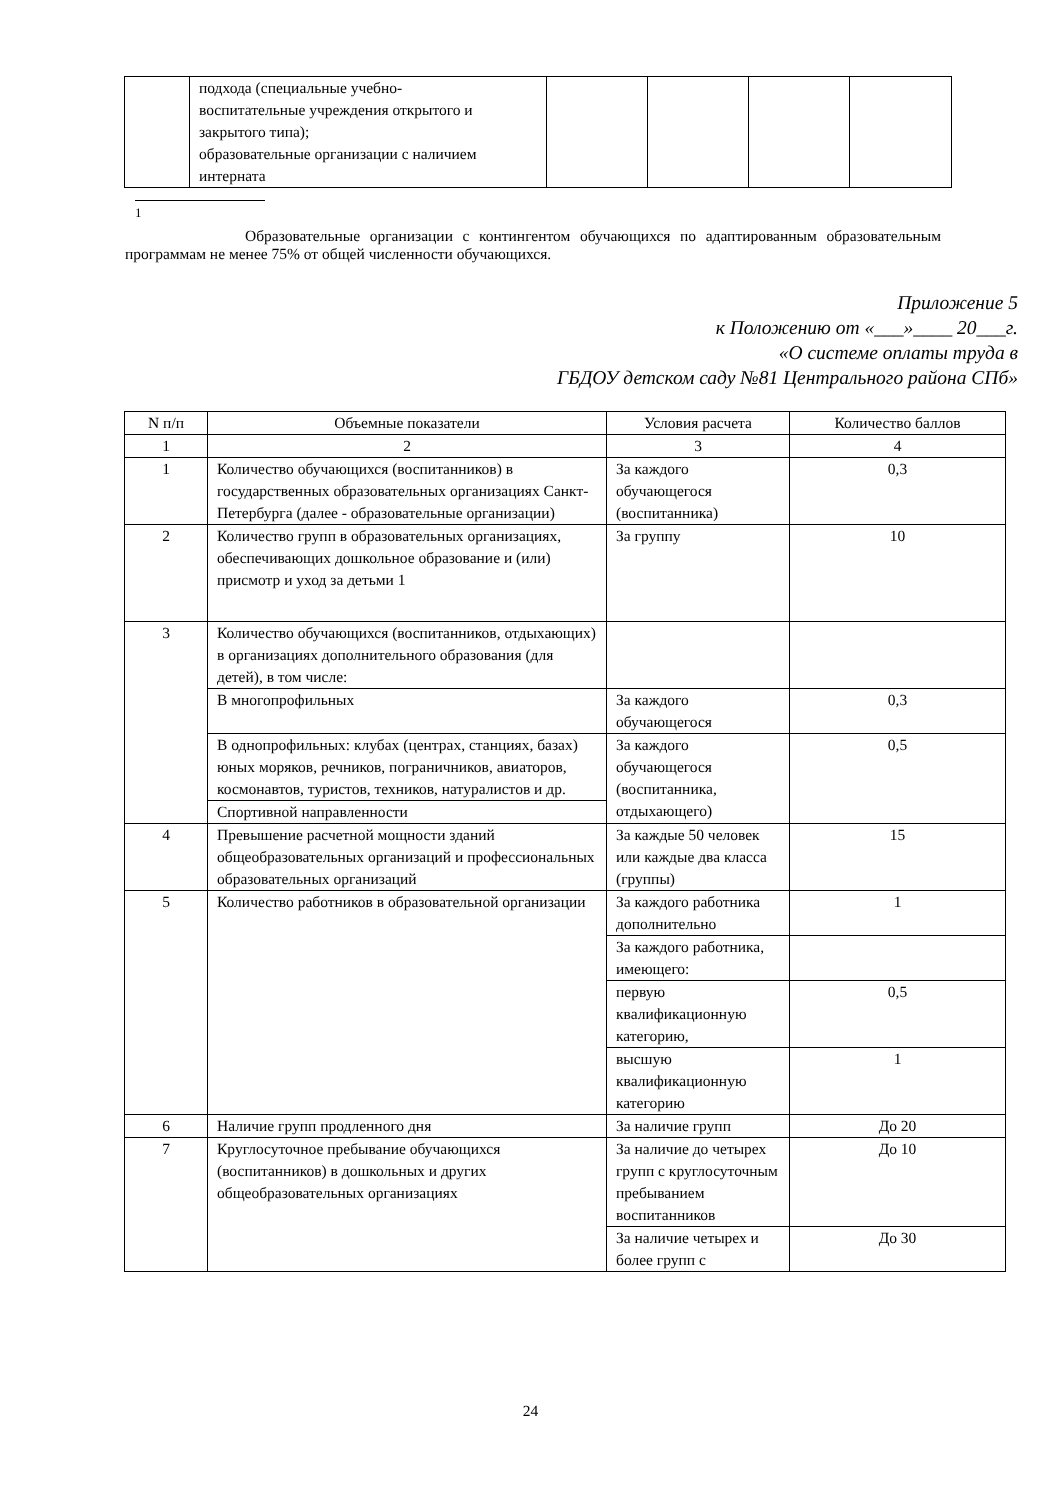| | подхода (специальные учебно- воспитательные учреждения открытого и закрытого типа); образовательные организации с наличием интерната | | | | |
<sup>1</sup>
Образовательные организации с контингентом обучающихся по адаптированным образовательным программам не менее 75% от общей численности обучающихся.
Приложение 5
к Положению от «___»____ 20___г.
«О системе оплаты труда в
ГБДОУ детском саду №81 Центрального района СПб»
| N п/п | Объемные показатели | Условия расчета | Количество баллов |
| --- | --- | --- | --- |
| 1 | 2 | 3 | 4 |
| 1 | Количество обучающихся (воспитанников) в государственных образовательных организациях Санкт-Петербурга (далее - образовательные организации) | За каждого обучающегося (воспитанника) | 0,3 |
| 2 | Количество групп в образовательных организациях, обеспечивающих дошкольное образование и (или) присмотр и уход за детьми 1 | За группу | 10 |
| 3 | Количество обучающихся (воспитанников, отдыхающих) в организациях дополнительного образования (для детей), в том числе: | | |
| | В многопрофильных | За каждого обучающегося | 0,3 |
| | В однопрофильных: клубах (центрах, станциях, базах) юных моряков, речников, пограничников, авиаторов, космонавтов, туристов, техников, натуралистов и др. | За каждого обучающегося (воспитанника, отдыхающего) | 0,5 |
| | Спортивной направленности | | |
| 4 | Превышение расчетной мощности зданий общеобразовательных организаций и профессиональных образовательных организаций | За каждые 50 человек или каждые два класса (группы) | 15 |
| 5 | Количество работников в образовательной организации | За каждого работника дополнительно | 1 |
| | | За каждого работника, имеющего: | |
| | | первую квалификационную категорию, | 0,5 |
| | | высшую квалификационную категорию | 1 |
| 6 | Наличие групп продленного дня | За наличие групп | До 20 |
| 7 | Круглосуточное пребывание обучающихся (воспитанников) в дошкольных и других общеобразовательных организациях | За наличие до четырех групп с круглосуточным пребыванием воспитанников | До 10 |
| | | За наличие четырех и более групп с | До 30 |
24